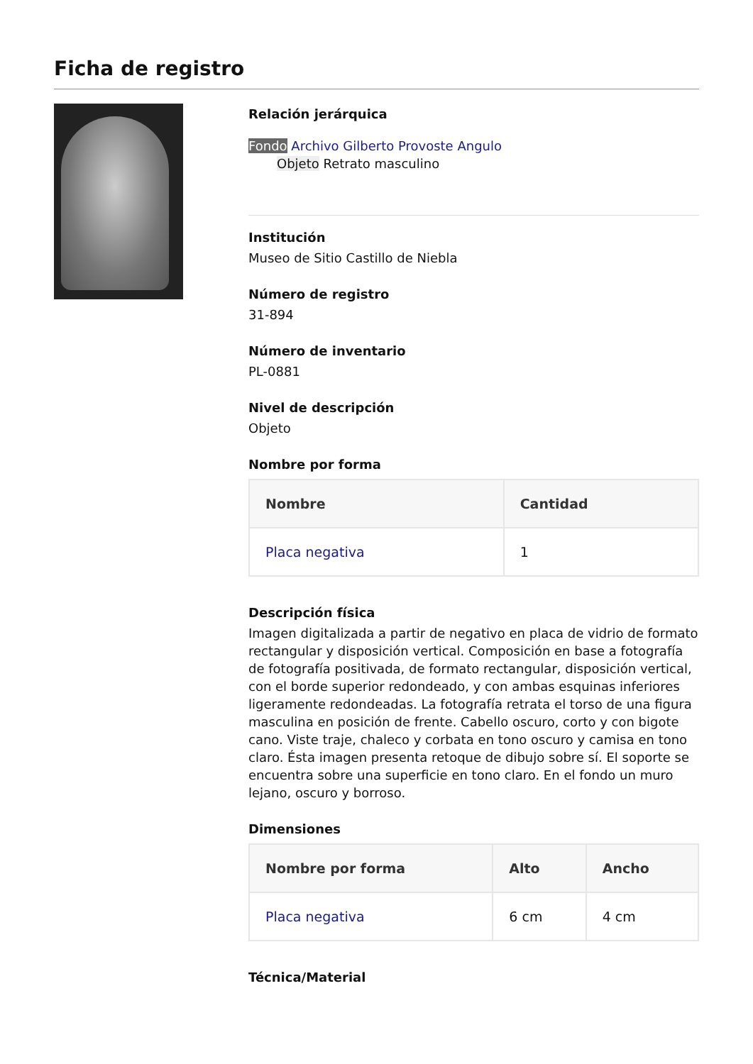Ficha de registro
Relación jerárquica
Fondo Archivo Gilberto Provoste Angulo
Objeto Retrato masculino
Institución
Museo de Sitio Castillo de Niebla
Número de registro
31-894
Número de inventario
PL-0881
Nivel de descripción
Objeto
Nombre por forma
| Nombre | Cantidad |
| --- | --- |
| Placa negativa | 1 |
Descripción física
Imagen digitalizada a partir de negativo en placa de vidrio de formato rectangular y disposición vertical. Composición en base a fotografía de fotografía positivada, de formato rectangular, disposición vertical, con el borde superior redondeado, y con ambas esquinas inferiores ligeramente redondeadas. La fotografía retrata el torso de una figura masculina en posición de frente. Cabello oscuro, corto y con bigote cano. Viste traje, chaleco y corbata en tono oscuro y camisa en tono claro. Ésta imagen presenta retoque de dibujo sobre sí. El soporte se encuentra sobre una superficie en tono claro. En el fondo un muro lejano, oscuro y borroso.
Dimensiones
| Nombre por forma | Alto | Ancho |
| --- | --- | --- |
| Placa negativa | 6 cm | 4 cm |
Técnica/Material